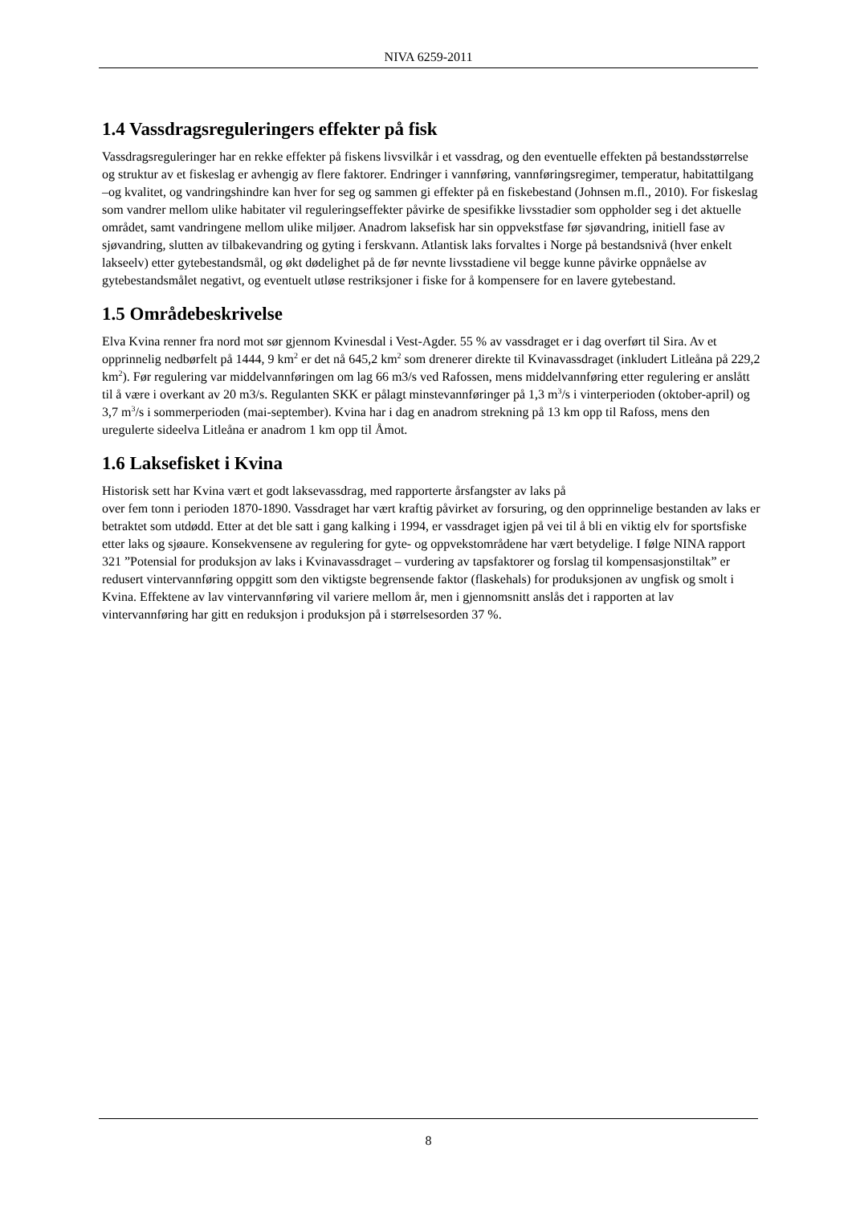NIVA 6259-2011
1.4 Vassdragsreguleringers effekter på fisk
Vassdragsreguleringer har en rekke effekter på fiskens livsvilkår i et vassdrag, og den eventuelle effekten på bestandsstørrelse og struktur av et fiskeslag er avhengig av flere faktorer. Endringer i vannføring, vannføringsregimer, temperatur, habitattilgang –og kvalitet, og vandringshindre kan hver for seg og sammen gi effekter på en fiskebestand (Johnsen m.fl., 2010). For fiskeslag som vandrer mellom ulike habitater vil reguleringseffekter påvirke de spesifikke livsstadier som oppholder seg i det aktuelle området, samt vandringene mellom ulike miljøer. Anadrom laksefisk har sin oppvekstfase før sjøvandring, initiell fase av sjøvandring, slutten av tilbakevandring og gyting i ferskvann. Atlantisk laks forvaltes i Norge på bestandsnivå (hver enkelt lakseelv) etter gytebestandsmål, og økt dødelighet på de før nevnte livsstadiene vil begge kunne påvirke oppnåelse av gytebestandsmålet negativt, og eventuelt utløse restriksjoner i fiske for å kompensere for en lavere gytebestand.
1.5 Områdebeskrivelse
Elva Kvina renner fra nord mot sør gjennom Kvinesdal i Vest-Agder. 55 % av vassdraget er i dag overført til Sira. Av et opprinnelig nedbørfelt på 1444, 9 km<sup>2</sup> er det nå 645,2 km<sup>2</sup> som drenerer direkte til Kvinavassdraget (inkludert Litleåna på 229,2 km<sup>2</sup>). Før regulering var middelvannføringen om lag 66 m3/s ved Rafossen, mens middelvannføring etter regulering er anslått til å være i overkant av 20 m3/s. Regulanten SKK er pålagt minstevannføringer på 1,3 m<sup>3</sup>/s i vinterperioden (oktober-april) og 3,7 m<sup>3</sup>/s i sommerperioden (mai-september). Kvina har i dag en anadrom strekning på 13 km opp til Rafoss, mens den uregulerte sideelva Litleåna er anadrom 1 km opp til Åmot.
1.6 Laksefisket i Kvina
Historisk sett har Kvina vært et godt laksevassdrag, med rapporterte årsfangster av laks på
over fem tonn i perioden 1870-1890. Vassdraget har vært kraftig påvirket av forsuring, og den opprinnelige bestanden av laks er betraktet som utdødd. Etter at det ble satt i gang kalking i 1994, er vassdraget igjen på vei til å bli en viktig elv for sportsfiske etter laks og sjøaure. Konsekvensene av regulering for gyte- og oppvekstområdene har vært betydelige. I følge NINA rapport 321 ”Potensial for produksjon av laks i Kvinavassdraget – vurdering av tapsfaktorer og forslag til kompensasjonstiltak” er redusert vintervannføring oppgitt som den viktigste begrensende faktor (flaskehals) for produksjonen av ungfisk og smolt i Kvina. Effektene av lav vintervannføring vil variere mellom år, men i gjennomsnitt anslås det i rapporten at lav vintervannføring har gitt en reduksjon i produksjon på i størrelsesorden 37 %.
8